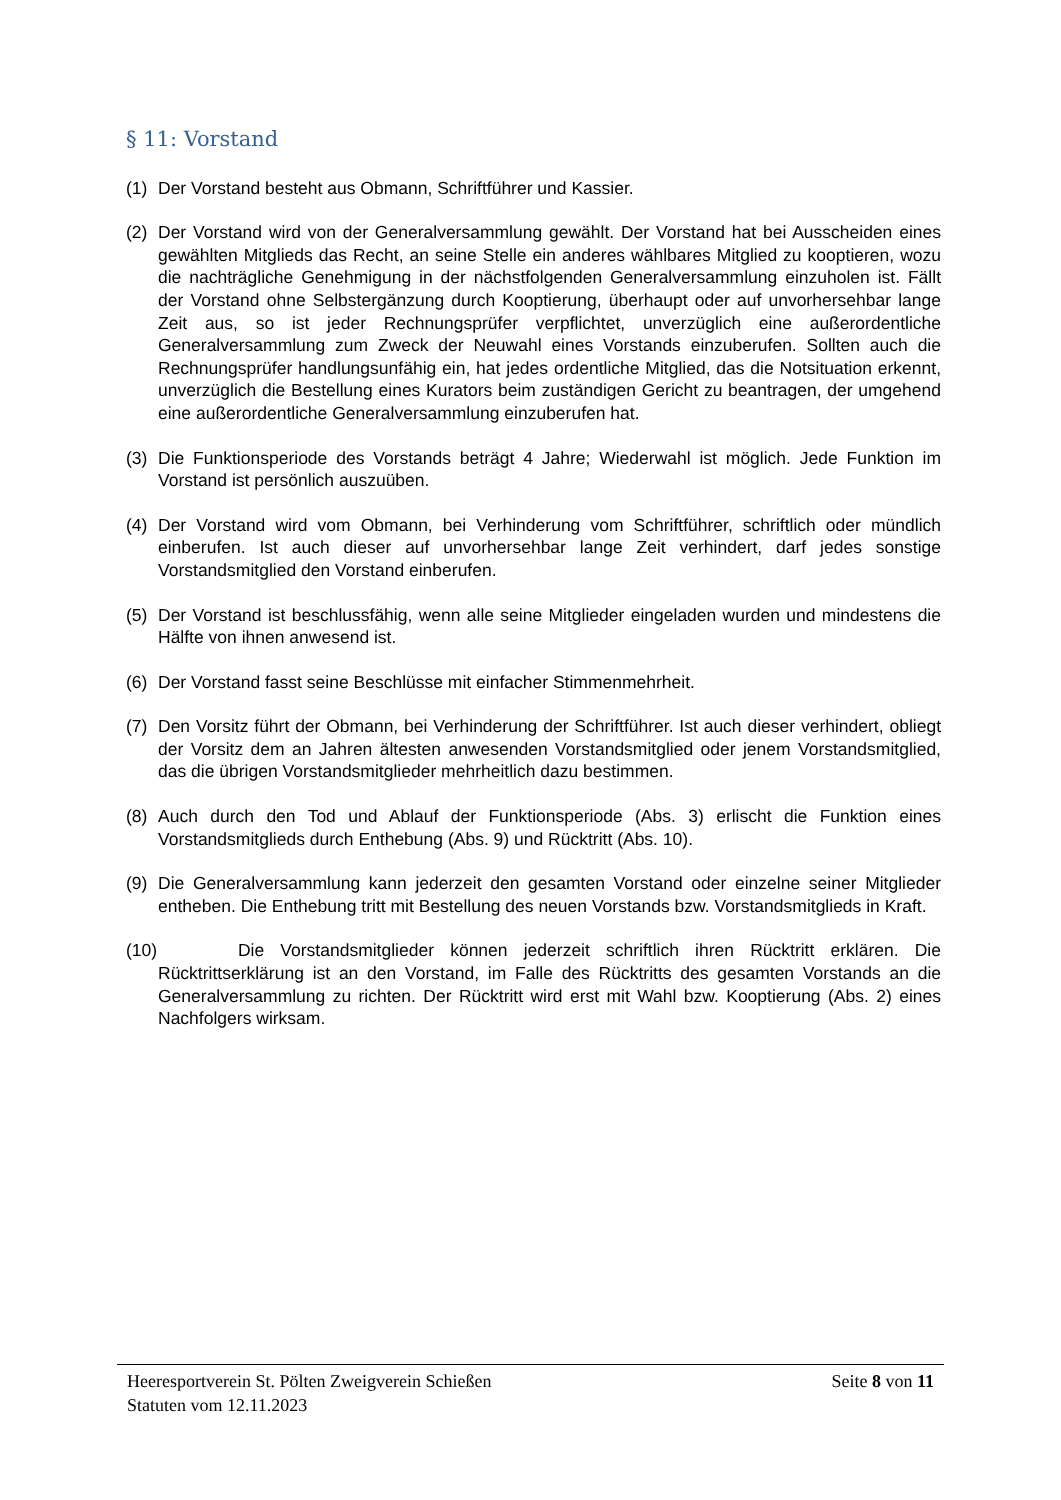§ 11: Vorstand
(1) Der Vorstand besteht aus Obmann, Schriftführer und Kassier.
(2) Der Vorstand wird von der Generalversammlung gewählt. Der Vorstand hat bei Ausscheiden eines gewählten Mitglieds das Recht, an seine Stelle ein anderes wählbares Mitglied zu kooptieren, wozu die nachträgliche Genehmigung in der nächstfolgenden Generalversammlung einzuholen ist. Fällt der Vorstand ohne Selbstergänzung durch Kooptierung, überhaupt oder auf unvorhersehbar lange Zeit aus, so ist jeder Rechnungsprüfer verpflichtet, unverzüglich eine außerordentliche Generalversammlung zum Zweck der Neuwahl eines Vorstands einzuberufen. Sollten auch die Rechnungsprüfer handlungsunfähig ein, hat jedes ordentliche Mitglied, das die Notsituation erkennt, unverzüglich die Bestellung eines Kurators beim zuständigen Gericht zu beantragen, der umgehend eine außerordentliche Generalversammlung einzuberufen hat.
(3) Die Funktionsperiode des Vorstands beträgt 4 Jahre; Wiederwahl ist möglich. Jede Funktion im Vorstand ist persönlich auszuüben.
(4) Der Vorstand wird vom Obmann, bei Verhinderung vom Schriftführer, schriftlich oder mündlich einberufen. Ist auch dieser auf unvorhersehbar lange Zeit verhindert, darf jedes sonstige Vorstandsmitglied den Vorstand einberufen.
(5) Der Vorstand ist beschlussfähig, wenn alle seine Mitglieder eingeladen wurden und mindestens die Hälfte von ihnen anwesend ist.
(6) Der Vorstand fasst seine Beschlüsse mit einfacher Stimmenmehrheit.
(7) Den Vorsitz führt der Obmann, bei Verhinderung der Schriftführer. Ist auch dieser verhindert, obliegt der Vorsitz dem an Jahren ältesten anwesenden Vorstandsmitglied oder jenem Vorstandsmitglied, das die übrigen Vorstandsmitglieder mehrheitlich dazu bestimmen.
(8) Auch durch den Tod und Ablauf der Funktionsperiode (Abs. 3) erlischt die Funktion eines Vorstandsmitglieds durch Enthebung (Abs. 9) und Rücktritt (Abs. 10).
(9) Die Generalversammlung kann jederzeit den gesamten Vorstand oder einzelne seiner Mitglieder entheben. Die Enthebung tritt mit Bestellung des neuen Vorstands bzw. Vorstandsmitglieds in Kraft.
(10) Die Vorstandsmitglieder können jederzeit schriftlich ihren Rücktritt erklären. Die Rücktrittserklärung ist an den Vorstand, im Falle des Rücktritts des gesamten Vorstands an die Generalversammlung zu richten. Der Rücktritt wird erst mit Wahl bzw. Kooptierung (Abs. 2) eines Nachfolgers wirksam.
Heeresportverein St. Pölten Zweigverein Schießen Seite 8 von 11
Statuten vom 12.11.2023